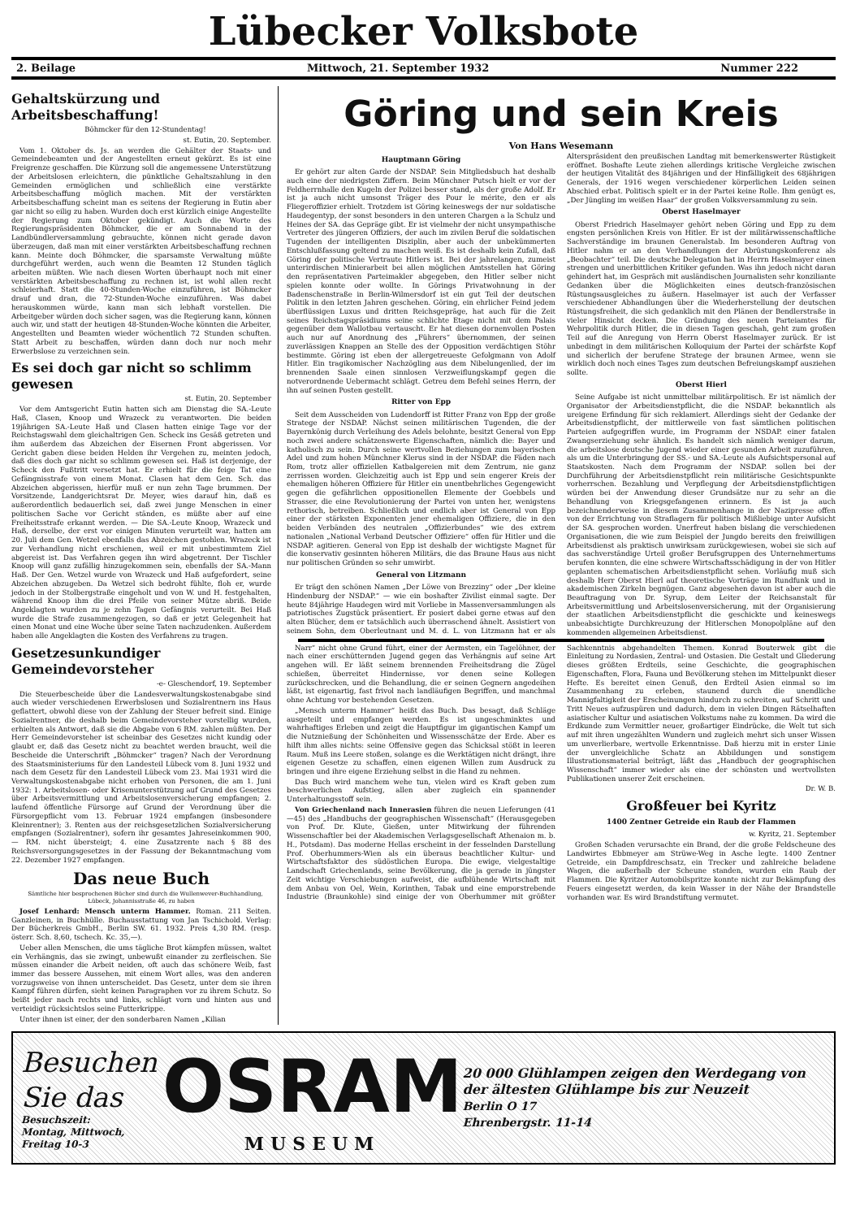Lübecker Volksbote
2. Beilage Mittwoch, 21. September 1932 Nummer 222
Gehaltskürzung und Arbeitsbeschaffung!
Böhmcker für den 12-Stundentag!
st. Eutin, 20. September.
Vom 1. Oktober ds. Js. an werden die Gehälter der Staats- und Gemeindebeamten und der Angestellten erneut gekürzt. Es ist eine Freigrenze geschaffen. Die Kürzung soll die angemessene Unterstützung der Arbeitslosen erleichtern, die pünktliche Gehaltszahlung in den Gemeinden ermöglichen und schließlich eine verstärkte Arbeitsbeschaffung möglich machen. Mit der verstärkten Arbeitsbeschaffung scheint man es seitens der Regierung in Eutin aber gar nicht so eilig zu haben. Wurden doch erst kürzlich einige Angestellte der Regierung zum Oktober gekündigt. Auch die Worte des Regierungspräsidenten Böhmcker, die er am Sonnabend in der Landbündlerversammlung gebrauchte, können nicht gerade davon überzeugen, daß man mit einer verstärkten Arbeitsbeschaffung rechnen kann. Meinte doch Böhmcker, die sparsamste Verwaltung müßte durchgeführt werden, auch wenn die Beamten 12 Stunden täglich arbeiten müßten. Wie nach diesen Worten überhaupt noch mit einer verstärkten Arbeitsbeschaffung zu rechnen ist, ist wohl allen recht schleierhaft. Statt die 40-Stunden-Woche einzuführen, ist Böhmcker drauf und dran, die 72-Stunden-Woche einzuführen. Was dabei herauskommen würde, kann man sich lebhaft vorstellen. Die Arbeitgeber würden doch sicher sagen, was die Regierung kann, können auch wir, und statt der heutigen 48-Stunden-Woche könnten die Arbeiter, Angestellten und Beamten wieder wöchentlich 72 Stunden schuften. Statt Arbeit zu beschaffen, würden dann doch nur noch mehr Erwerbslose zu verzeichnen sein.
Es sei doch gar nicht so schlimm gewesen
st. Eutin, 20. September
Vor dem Amtsgericht Eutin hatten sich am Dienstag die SA.-Leute Haß, Clasen, Knoop und Wrazeck zu verantworten. Die beiden 19jährigen SA.-Leute Haß und Clasen hatten einige Tage vor der Reichstagswahl dem gleichaltrigen Gen. Scheck ins Gesäß getreten und ihm außerdem das Abzeichen der Eisernen Front abgerissen. Vor Gericht gaben diese beiden Helden ihr Vergehen zu, meinten jedoch, daß dies doch gar nicht so schlimm gewesen sei. Haß ist derjenige, der Scheck den Fußtritt versetzt hat. Er erhielt für die feige Tat eine Gefängnisstrafe von einem Monat. Clasen hat dem Gen. Sch. das Abzeichen abgerissen, hierfür muß er nun zehn Tage brummen. Der Vorsitzende, Landgerichtsrat Dr. Meyer, wies darauf hin, daß es außerordentlich bedauerlich sei, daß zwei junge Menschen in einer politischen Sache vor Gericht ständen, es müßte aber auf eine Freiheitsstrafe erkannt werden. — Die SA.-Leute Knoop, Wrazeck und Haß, derselbe, der erst vor einigen Minuten verurteilt war, hatten am 20. Juli dem Gen. Wetzel ebenfalls das Abzeichen gestohlen. Wrazeck ist zur Verhandlung nicht erschienen, weil er mit unbestimmtem Ziel abgereist ist. Das Verfahren gegen ihn wird abgetrennt. Der Tischler Knoop will ganz zufällig hinzugekommen sein, ebenfalls der SA.-Mann Haß. Der Gen. Wetzel wurde von Wrazeck und Haß aufgefordert, seine Abzeichen abzugeben. Da Wetzel sich bedroht fühlte, floh er, wurde jedoch in der Stolbergstraße eingeholt und von W. und H. festgehalten, während Knoop ihm die drei Pfeile von seiner Mütze abriß. Beide Angeklagten wurden zu je zehn Tagen Gefängnis verurteilt. Bei Haß wurde die Strafe zusammengezogen, so daß er jetzt Gelegenheit hat einen Monat und eine Woche über seine Taten nachzudenken. Außerdem haben alle Angeklagten die Kosten des Verfahrens zu tragen.
Gesetzesunkundiger Gemeindevorsteher
-e- Gleschendorf, 19. September
Die Steuerbescheide über die Landesverwaltungskostenabgabe sind auch wieder verschiedenen Erwerbslosen und Sozialrentnern ins Haus geflattert, obwohl diese von der Zahlung der Steuer befreit sind. Einige Sozialrentner, die deshalb beim Gemeindevorsteher vorstellig wurden, erhielten als Antwort, daß sie die Abgabe von 6 RM. zahlen müßten. Der Herr Gemeindevorsteher ist scheinbar des Gesetzes nicht kundig oder glaubt er, daß das Gesetz nicht zu beachtet werden braucht, weil die Bescheide die Unterschrift „Böhmcker“ tragen? Nach der Verordnung des Staatsministeriums für den Landesteil Lübeck vom 8. Juni 1932 und nach dem Gesetz für den Landesteil Lübeck vom 23. Mai 1931 wird die Verwaltungskostenabgabe nicht erhoben von Personen, die am 1. Juni 1932: 1. Arbeitslosen- oder Krisenunterstützung auf Grund des Gesetzes über Arbeitsvermittlung und Arbeitslosenversicherung empfangen; 2. laufend öffentliche Fürsorge auf Grund der Verordnung über die Fürsorgepflicht vom 13. Februar 1924 empfangen (insbesondere Kleinrentner); 3. Renten aus der reichsgesetzlichen Sozialversicherung empfangen (Sozialrentner), sofern ihr gesamtes Jahreseinkommen 900,— RM. nicht übersteigt; 4. eine Zusatzrente nach § 88 des Reichsversorgungsgesetzes in der Fassung der Bekanntmachung vom 22. Dezember 1927 empfangen.
Das neue Buch
Sämtliche hier besprochenen Bücher sind durch die Wullenwever-Buchhandlung, Lübeck, Johannisstraße 46, zu haben
Josef Lenhard: Mensch unterm Hammer. Roman. 211 Seiten. Ganzleinen, in Buchhülle. Buchausstattung von Jan Tschichold. Verlag: Der Bücherkreis GmbH., Berlin SW. 61. 1932. Preis 4,30 RM. (resp. österr. Sch. 8,60, tschech. Kc. 35,—).
Ueber allen Menschen, die ums tägliche Brot kämpfen müssen, waltet ein Verhängnis, das sie zwingt, unbewußt einander zu zerfleischen. Sie müssen einander die Arbeit neiden, oft auch das schönere Weib, fast immer das bessere Aussehen, mit einem Wort alles, was den anderen vorzugsweise von ihnen unterscheidet. Das Gesetz, unter dem sie ihren Kampf führen dürfen, sieht keinen Paragraphen vor zu ihrem Schutz. So beißt jeder nach rechts und links, schlägt vorn und hinten aus und verteidigt rücksichtslos seine Futterkrippe.
Unter ihnen ist einer, der den sonderbaren Namen „Kilian
Göring und sein Kreis
Von Hans Wesemann
Hauptmann Göring
Er gehört zur alten Garde der NSDAP. Sein Mitgliedsbuch hat deshalb auch eine der niedrigsten Ziffern. Beim Münchner Putsch hielt er vor der Feldherrnhalle den Kugeln der Polizei besser stand, als der große Adolf. Er ist ja auch nicht umsonst Träger des Pour le mérite, den er als Fliegeroffizier erhielt. Trotzdem ist Göring keineswegs der nur soldatische Haudegentyp, der sonst besonders in den unteren Chargen a la Schulz und Heines der SA. das Gepräge gibt. Er ist vielmehr der nicht unsympathische Vertreter des jüngeren Offiziers, der auch im zivilen Beruf die soldatischen Tugenden der intelligenten Disziplin, aber auch der unbekümmerten Entschlußfassung geltend zu machen weiß. Es ist deshalb kein Zufall, daß Göring der politische Vertraute Hitlers ist. Bei der jahrelangen, zumeist unterirdischen Minierarbeit bei allen möglichen Amtsstellen hat Göring den repräsentativen Parteimakler abgegeben, den Hitler selber nicht spielen konnte oder wollte. In Görings Privatwohnung in der Badenschenstraße in Berlin-Wilmersdorf ist ein gut Teil der deutschen Politik in den letzten Jahren geschehen. Göring, ein ehrlicher Feind jedem überflüssigen Luxus und dritten Reichsgepräge, hat auch für die Zeit seines Reichstagspräsidiums seine schlichte Etage nicht mit dem Palais gegenüber dem Wallotbau vertauscht. Er hat diesen dornenvollen Posten auch nur auf Anordnung des „Führers“ übernommen, der seinen zuverlässigen Knappen an Stelle des der Opposition verdächtigen Stöhr bestimmte. Göring ist eben der allergetreueste Gefolgmann von Adolf Hitler. Ein tragikomischer Nachzögling aus dem Nibelungenlied, der im brennenden Saale einen sinnlosen Verzweiflungskampf gegen die notverordnende Uebermacht schlägt. Getreu dem Befehl seines Herrn, der ihn auf seinen Posten gestellt.
Ritter von Epp
Seit dem Ausscheiden von Ludendorff ist Ritter Franz von Epp der große Stratege der NSDAP. Nächst seinen militärischen Tugenden, die der Bayernkönig durch Verleihung des Adels belohnte, besitzt General von Epp noch zwei andere schätzenswerte Eigenschaften, nämlich die: Bayer und katholisch zu sein. Durch seine wertvollen Beziehungen zum bayerischen Adel und zum hohen Münchner Klerus sind in der NSDAP. die Fäden nach Rom, trotz aller offiziellen Katbalgereien mit dem Zentrum, nie ganz zerrissen worden. Gleichzeitig auch ist Epp und sein engerer Kreis der ehemaligen höheren Offiziere für Hitler ein unentbehrliches Gegengewicht gegen die gefährlichen oppositionellen Elemente der Goebbels und Strasser, die eine Revolutionierung der Partei von unten her, wenigstens rethorisch, betreiben. Schließlich und endlich aber ist General von Epp einer der stärksten Exponenten jener ehemaligen Offiziere, die in den beiden Verbänden des neutralen „Offizierbundes“ wie des extrem nationalen „National Verband Deutscher Offiziere“ offen für Hitler und die NSDAP. agitieren. General von Epp ist deshalb der wichtigste Magnet für die konservativ gesinnten höheren Militärs, die das Braune Haus aus nicht nur politischen Gründen so sehr umwirbt.
General von Litzmann
Er trägt den schönen Namen „Der Löwe von Brezziny“ oder „Der kleine Hindenburg der NSDAP.“ — wie ein boshafter Zivilist einmal sagte. Der heute 84jährige Haudegen wird mit Vorliebe in Massenversammlungen als patriotisches Zugstück präsentiert. Er posiert dabei gerne etwas auf den alten Blücher, dem er tatsächlich auch überraschend ähnelt. Assistiert von seinem Sohn, dem Oberleutnant und M. d. L. von Litzmann hat er als Alterspräsident den preußischen Landtag mit bemerkenswerter Rüstigkeit eröffnet. Boshafte Leute ziehen allerdings kritische Vergleiche zwischen der heutigen Vitalität des 84jährigen und der Hinfälligkeit des 68jährigen Generals, der 1916 wegen verschiedener körperlichen Leiden seinen Abschied erbat. Politisch spielt er in der Partei keine Rolle. Ihm genügt es, „Der Jüngling im weißen Haar“ der großen Volksversammlung zu sein.
Oberst Haselmayer
Oberst Friedrich Haselmayer gehört neben Göring und Epp zu dem engsten persönlichen Kreis von Hitler. Er ist der militärwissenschaftliche Sachverständige im braunen Generalstab. Im besonderen Auftrag von Hitler nahm er an den Verhandlungen der Abrüstungskonferenz als „Beobachter“ teil. Die deutsche Delegation hat in Herrn Haselmayer einen strengen und unerbittlichen Kritiker gefunden. Was ihn jedoch nicht daran gehindert hat, im Gespräch mit ausländischen Journalisten sehr konziliante Gedanken über die Möglichkeiten eines deutsch-französischen Rüstungsausgleiches zu äußern. Haselmayer ist auch der Verfasser verschiedener Abhandlungen über die Wiederherstellung der deutschen Rüstungsfreiheit, die sich gedanklich mit den Plänen der Bendlerstraße in vieler Hinsicht decken. Die Gründung des neuen Parteiamtes für Wehrpolitik durch Hitler, die in diesen Tagen geschah, geht zum großen Teil auf die Anregung von Herrn Oberst Haselmayer zurück. Er ist unbedingt in dem militärischen Kolloquium der Partei der schärfste Kopf und sicherlich der berufene Stratege der braunen Armee, wenn sie wirklich doch noch eines Tages zum deutschen Befreiungskampf ausziehen sollte.
Oberst Hierl
Seine Aufgabe ist nicht unmittelbar militärpolitisch. Er ist nämlich der Organisator der Arbeitsdienstpflicht, die die NSDAP. bekanntlich als ureigene Erfindung für sich reklamiert. Allerdings sieht der Gedanke der Arbeitsdienstpflicht, der mittlerweile von fast sämtlichen politischen Parteien aufgegriffen wurde, im Programm der NSDAP. einer fatalen Zwangserziehung sehr ähnlich. Es handelt sich nämlich weniger darum, die arbeitslose deutsche Jugend wieder einer gesunden Arbeit zuzuführen, als um die Unterbringung der SS.- und SA.-Leute als Aufsichtspersonal auf Staatskosten. Nach dem Programm der NSDAP. sollen bei der Durchführung der Arbeitsdienstpflicht rein militärische Gesichtspunkte vorherrschen. Bezahlung und Verpflegung der Arbeitsdienstpflichtigen würden bei der Anwendung dieser Grundsätze nur zu sehr an die Behandlung von Kriegsgefangenen erinnern. Es ist ja auch bezeichnenderweise in diesem Zusammenhange in der Nazipresse offen von der Errichtung von Straflagern für politisch Mißliebige unter Aufsicht der SA. gesprochen worden. Unerfreut haben bislang die verschiedenen Organisationen, die wie zum Beispiel der Jungdo bereits den freiwilligen Arbeitsdienst als praktisch unwirksam zurückgewiesen, wobei sie sich auf das sachverständige Urteil großer Berufsgruppen des Unternehmertums berufen konnten, die eine schwere Wirtschaftsschädigung in der von Hitler geplanten schematischen Arbeitsdienstpflicht sehen. Vorläufig muß sich deshalb Herr Oberst Hierl auf theoretische Vorträge im Rundfunk und in akademischen Zirkeln begnügen. Ganz abgesehen davon ist aber auch die Beauftragung von Dr. Syrup, dem Leiter der Reichsanstalt für Arbeitsvermittlung und Arbeitslosenversicherung, mit der Organisierung der staatlichen Arbeitsdienstpflicht die geschickte und keineswegs unbeabsichtigte Durchkreuzung der Hitlerschen Monopolpläne auf den kommenden allgemeinen Arbeitsdienst.
Narr“ nicht ohne Grund führt, einer der Aermsten, ein Tagelöhner, der nach einer erschütternden Jugend gegen das Verhängnis auf seine Art angehen will. Er läßt seinem brennenden Freiheitsdrang die Zügel schießen, überreitet Hindernisse, vor denen seine Kollegen zurückschrecken, und die Behandlung, die er seinen Gegnern angedeihen läßt, ist eigenartig, fast frivol nach landläufigen Begriffen, und manchmal ohne Achtung vor bestehenden Gesetzen.
„Mensch unterm Hammer“ heißt das Buch. Das besagt, daß Schläge ausgeteilt und empfangen werden. Es ist ungeschminktes und wahrhaftiges Erleben und zeigt die Hauptfigur im gigantischen Kampf um die Nutznießung der Schönheiten und Wissensschätze der Erde. Aber es hilft ihm alles nichts: seine Offensive gegen das Schicksal stößt in leeren Raum. Muß ins Leere stoßen, solange es die Werktätigen nicht drängt, ihre eigenen Gesetze zu schaffen, einen eigenen Willen zum Ausdruck zu bringen und ihre eigene Erziehung selbst in die Hand zu nehmen.
Das Buch wird manchem wehe tun, vielen wird es Kraft geben zum beschwerlichen Aufstieg, allen aber zugleich ein spannender Unterhaltungsstoff sein.
Von Griechenland nach Innerasien führen die neuen Lieferungen (41—45) des „Handbuchs der geographischen Wissenschaft“ (Herausgegeben von Prof. Dr. Klute, Gießen, unter Mitwirkung der führenden Wissenschaftler bei der Akademischen Verlagsgesellschaft Athenaion m. b. H., Potsdam). Das moderne Hellas erscheint in der fesselnden Darstellung Prof. Oberhummers-Wien als ein überaus beachtlicher Kultur- und Wirtschaftsfaktor des südöstlichen Europa. Die ewige, vielgestaltige Landschaft Griechenlands, seine Bevölkerung, die ja gerade in jüngster Zeit wichtige Verschiebungen aufweist, die aufblühende Wirtschaft mit dem Anbau von Oel, Wein, Korinthen, Tabak und eine emporstrebende Industrie (Braunkohle) sind einige der von Oberhummer mit größter Sachkenntnis abgehandelten Themen. Konrad Bouterwek gibt die Einleitung zu Nordasien, Zentral- und Ostasien. Die Gestalt und Gliederung dieses größten Erdteils, seine Geschichte, die geographischen Eigenschaften, Flora, Fauna und Bevölkerung stehen im Mittelpunkt dieser Hefte. Es bereitet einen Genuß, den Erdteil Asien einmal so im Zusammenhang zu erleben, staunend durch die unendliche Mannigfaltigkeit der Erscheinungen hindurch zu schreiten, auf Schritt und Tritt Neues aufzuspüren und dadurch, dem in vielen Dingen Rätselhaften asiatischer Kultur und asiatischen Volkstums nahe zu kommen. Da wird die Erdkunde zum Vermittler neuer, großartiger Eindrücke, die Welt tut sich auf mit ihren ungezählten Wundern und zugleich mehrt sich unser Wissen um unverlierbare, wertvolle Erkenntnisse. Daß hierzu mit in erster Linie der unvergleichliche Schatz an Abbildungen und sonstigem Illustrationsmaterial beiträgt, läßt das „Handbuch der geographischen Wissenschaft“ immer wieder als eine der schönsten und wertvollsten Publikationen unserer Zeit erscheinen.
Dr. W. B.
Großfeuer bei Kyritz
1400 Zentner Getreide ein Raub der Flammen
w. Kyritz, 21. September
Großen Schaden verursachte ein Brand, der die große Feldscheune des Landwirtes Ebbmeyer am Strüwe-Weg in Asche legte. 1400 Zentner Getreide, ein Dampfdreschsatz, ein Trecker und zahlreiche beladene Wagen, die außerhalb der Scheune standen, wurden ein Raub der Flammen. Die Kyritzer Automobilspritze konnte nicht zur Bekämpfung des Feuers eingesetzt werden, da kein Wasser in der Nähe der Brandstelle vorhanden war. Es wird Brandstiftung vermutet.
Besuchen Sie das
Besuchszeit:
Montag, Mittwoch, Freitag 10-3
OSRAM
MUSEUM
20 000 Glühlampen zeigen den Werdegang von der ältesten Glühlampe bis zur Neuzeit
Berlin O 17
Ehrenbergstr. 11-14